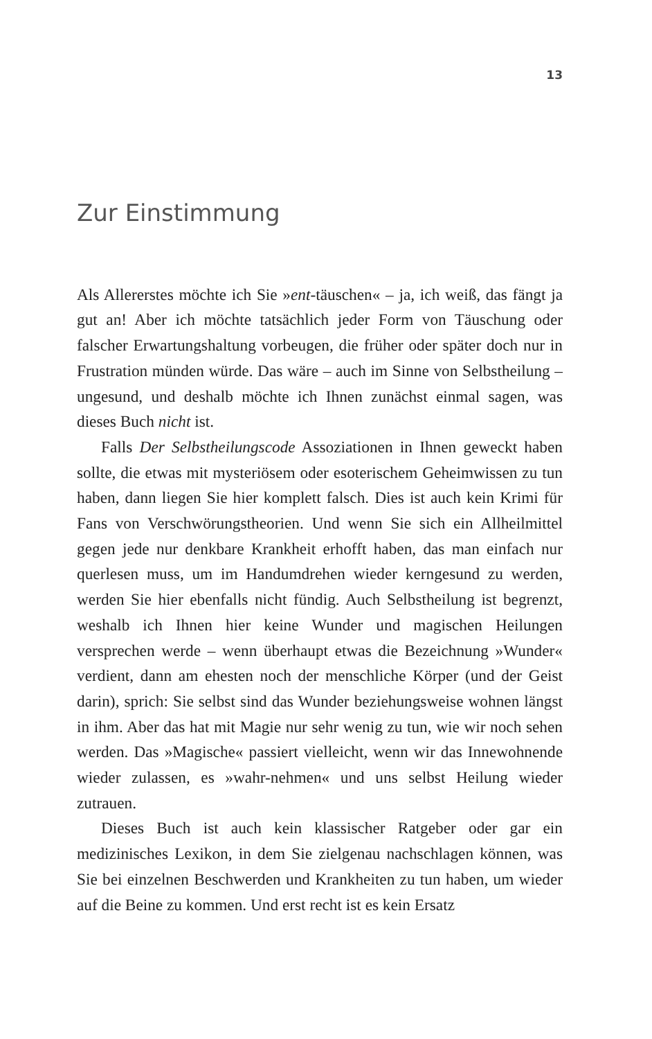13
Zur Einstimmung
Als Allererstes möchte ich Sie »ent-täuschen« – ja, ich weiß, das fängt ja gut an! Aber ich möchte tatsächlich jeder Form von Täuschung oder falscher Erwartungshaltung vorbeugen, die früher oder später doch nur in Frustration münden würde. Das wäre – auch im Sinne von Selbstheilung – ungesund, und deshalb möchte ich Ihnen zunächst einmal sagen, was dieses Buch nicht ist.
Falls Der Selbstheilungscode Assoziationen in Ihnen geweckt haben sollte, die etwas mit mysteriösem oder esoterischem Geheimwissen zu tun haben, dann liegen Sie hier komplett falsch. Dies ist auch kein Krimi für Fans von Verschwörungstheorien. Und wenn Sie sich ein Allheilmittel gegen jede nur denkbare Krankheit erhofft haben, das man einfach nur querlesen muss, um im Handumdrehen wieder kerngesund zu werden, werden Sie hier ebenfalls nicht fündig. Auch Selbstheilung ist begrenzt, weshalb ich Ihnen hier keine Wunder und magischen Heilungen versprechen werde – wenn überhaupt etwas die Bezeichnung »Wunder« verdient, dann am ehesten noch der menschliche Körper (und der Geist darin), sprich: Sie selbst sind das Wunder beziehungsweise wohnen längst in ihm. Aber das hat mit Magie nur sehr wenig zu tun, wie wir noch sehen werden. Das »Magische« passiert vielleicht, wenn wir das Innewohnende wieder zulassen, es »wahr-nehmen« und uns selbst Heilung wieder zutrauen.
Dieses Buch ist auch kein klassischer Ratgeber oder gar ein medizinisches Lexikon, in dem Sie zielgenau nachschlagen können, was Sie bei einzelnen Beschwerden und Krankheiten zu tun haben, um wieder auf die Beine zu kommen. Und erst recht ist es kein Ersatz